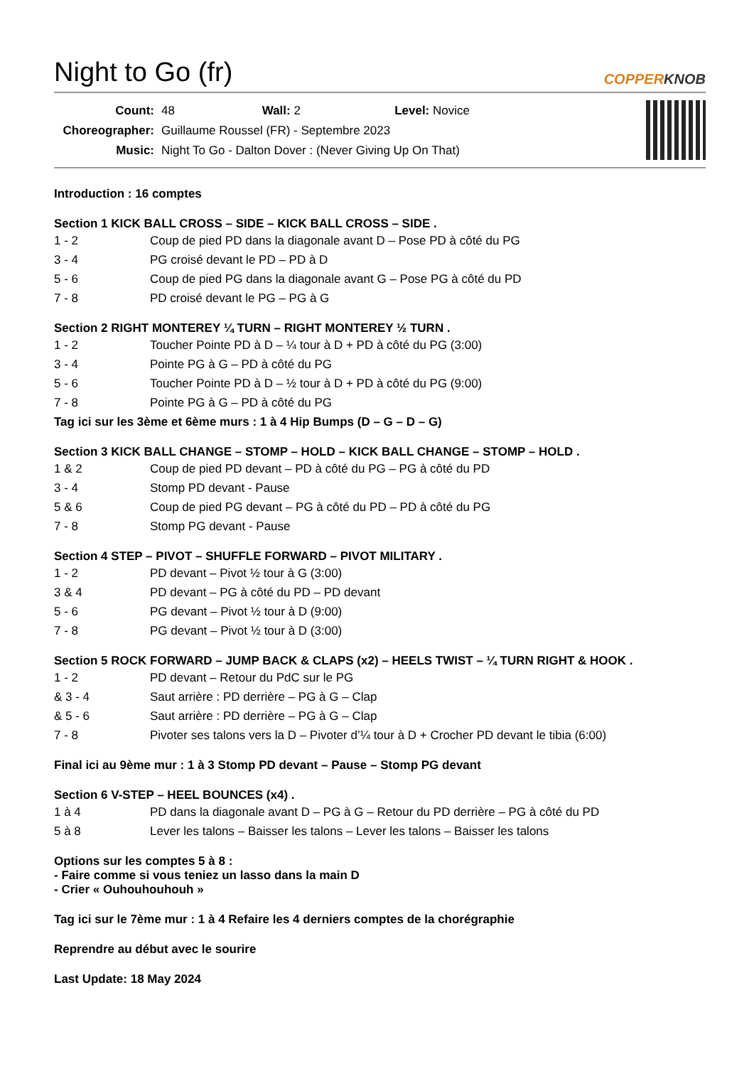Night to Go (fr) COPPERKNOB
| Count: | 48 Wall: 2 Level: Novice |
| Choreographer: | Guillaume Roussel (FR) - Septembre 2023 |
| Music: | Night To Go - Dalton Dover : (Never Giving Up On That) |
Introduction : 16 comptes
Section 1 KICK BALL CROSS – SIDE – KICK BALL CROSS – SIDE .
1 - 2 Coup de pied PD dans la diagonale avant D – Pose PD à côté du PG
3 - 4 PG croisé devant le PD – PD à D
5 - 6 Coup de pied PG dans la diagonale avant G – Pose PG à côté du PD
7 - 8 PD croisé devant le PG – PG à G
Section 2 RIGHT MONTEREY ¼ TURN – RIGHT MONTEREY ½ TURN .
1 - 2 Toucher Pointe PD à D – ¼ tour à D + PD à côté du PG (3:00)
3 - 4 Pointe PG à G – PD à côté du PG
5 - 6 Toucher Pointe PD à D – ½ tour à D + PD à côté du PG (9:00)
7 - 8 Pointe PG à G – PD à côté du PG
Tag ici sur les 3ème et 6ème murs : 1 à 4 Hip Bumps (D – G – D – G)
Section 3 KICK BALL CHANGE – STOMP – HOLD – KICK BALL CHANGE – STOMP – HOLD .
1 & 2 Coup de pied PD devant – PD à côté du PG – PG à côté du PD
3 - 4 Stomp PD devant - Pause
5 & 6 Coup de pied PG devant – PG à côté du PD – PD à côté du PG
7 - 8 Stomp PG devant - Pause
Section 4 STEP – PIVOT – SHUFFLE FORWARD – PIVOT MILITARY .
1 - 2 PD devant – Pivot ½ tour à G (3:00)
3 & 4 PD devant – PG à côté du PD – PD devant
5 - 6 PG devant – Pivot ½ tour à D (9:00)
7 - 8 PG devant – Pivot ½ tour à D (3:00)
Section 5 ROCK FORWARD – JUMP BACK & CLAPS (x2) – HEELS TWIST – ¼ TURN RIGHT & HOOK .
1 - 2 PD devant – Retour du PdC sur le PG
& 3 - 4 Saut arrière : PD derrière – PG à G – Clap
& 5 - 6 Saut arrière : PD derrière – PG à G – Clap
7 - 8 Pivoter ses talons vers la D – Pivoter d’¼ tour à D + Crocher PD devant le tibia (6:00)
Final ici au 9ème mur : 1 à 3 Stomp PD devant – Pause – Stomp PG devant
Section 6 V-STEP – HEEL BOUNCES (x4) .
1 à 4 PD dans la diagonale avant D – PG à G – Retour du PD derrière – PG à côté du PD
5 à 8 Lever les talons – Baisser les talons – Lever les talons – Baisser les talons
Options sur les comptes 5 à 8 :
- Faire comme si vous teniez un lasso dans la main D
- Crier « Ouhouhouhouh »
Tag ici sur le 7ème mur : 1 à 4 Refaire les 4 derniers comptes de la chorégraphie
Reprendre au début avec le sourire
Last Update: 18 May 2024